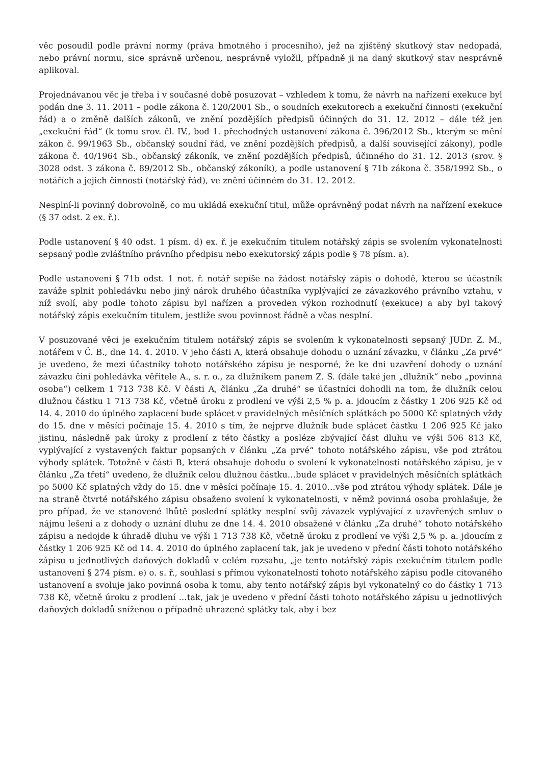věc posoudil podle právní normy (práva hmotného i procesního), jež na zjištěný skutkový stav nedopadá, nebo právní normu, sice správně určenou, nesprávně vyložil, případně ji na daný skutkový stav nesprávně aplikoval.
Projednávanou věc je třeba i v současné době posuzovat – vzhledem k tomu, že návrh na nařízení exekuce byl podán dne 3. 11. 2011 – podle zákona č. 120/2001 Sb., o soudních exekutorech a exekuční činnosti (exekuční řád) a o změně dalších zákonů, ve znění pozdějších předpisů účinných do 31. 12. 2012 – dále též jen „exekuční řád“ (k tomu srov. čl. IV., bod 1. přechodných ustanovení zákona č. 396/2012 Sb., kterým se mění zákon č. 99/1963 Sb., občanský soudní řád, ve znění pozdějších předpisů, a další související zákony), podle zákona č. 40/1964 Sb., občanský zákoník, ve znění pozdějších předpisů, účinného do 31. 12. 2013 (srov. § 3028 odst. 3 zákona č. 89/2012 Sb., občanský zákoník), a podle ustanovení § 71b zákona č. 358/1992 Sb., o notářích a jejich činnosti (notářský řád), ve znění účinném do 31. 12. 2012.
Nesplní-li povinný dobrovolně, co mu ukládá exekuční titul, může oprávněný podat návrh na nařízení exekuce (§ 37 odst. 2 ex. ř.).
Podle ustanovení § 40 odst. 1 písm. d) ex. ř. je exekučním titulem notářský zápis se svolením vykonatelnosti sepsaný podle zvláštního právního předpisu nebo exekutorský zápis podle § 78 písm. a).
Podle ustanovení § 71b odst. 1 not. ř. notář sepíše na žádost notářský zápis o dohodě, kterou se účastník zaváže splnit pohledávku nebo jiný nárok druhého účastníka vyplývající ze závazkového právního vztahu, v níž svolí, aby podle tohoto zápisu byl nařízen a proveden výkon rozhodnutí (exekuce) a aby byl takový notářský zápis exekučním titulem, jestliže svou povinnost řádně a včas nesplní.
V posuzované věci je exekučním titulem notářský zápis se svolením k vykonatelnosti sepsaný JUDr. Z. M., notářem v Č. B., dne 14. 4. 2010. V jeho části A, která obsahuje dohodu o uznání závazku, v článku „Za prvé“ je uvedeno, že mezi účastníky tohoto notářského zápisu je nesporné, že ke dni uzavření dohody o uznání závazku činí pohledávka věřitele A., s. r. o., za dlužníkem panem Z. S. (dále také jen „dlužník“ nebo „povinná osoba“) celkem 1 713 738 Kč. V části A, článku „Za druhé“ se účastníci dohodli na tom, že dlužník celou dlužnou částku 1 713 738 Kč, včetně úroku z prodlení ve výši 2,5 % p. a. jdoucím z částky 1 206 925 Kč od 14. 4. 2010 do úplného zaplacení bude splácet v pravidelných měsíčních splátkách po 5000 Kč splatných vždy do 15. dne v měsíci počínaje 15. 4. 2010 s tím, že nejprve dlužník bude splácet částku 1 206 925 Kč jako jistinu, následně pak úroky z prodlení z této částky a posléze zbývající část dluhu ve výši 506 813 Kč, vyplývající z vystavených faktur popsaných v článku „Za prvé“ tohoto notářského zápisu, vše pod ztrátou výhody splátek. Totožně v části B, která obsahuje dohodu o svolení k vykonatelnosti notářského zápisu, je v článku „Za třetí“ uvedeno, že dlužník celou dlužnou částku…bude splácet v pravidelných měsíčních splátkách po 5000 Kč splatných vždy do 15. dne v měsíci počínaje 15. 4. 2010…vše pod ztrátou výhody splátek. Dále je na straně čtvrté notářského zápisu obsaženo svolení k vykonatelnosti, v němž povinná osoba prohlašuje, že pro případ, že ve stanovené lhůtě poslední splátky nesplní svůj závazek vyplývající z uzavřených smluv o nájmu lešení a z dohody o uznání dluhu ze dne 14. 4. 2010 obsažené v článku „Za druhé“ tohoto notářského zápisu a nedojde k úhradě dluhu ve výši 1 713 738 Kč, včetně úroku z prodlení ve výši 2,5 % p. a. jdoucím z částky 1 206 925 Kč od 14. 4. 2010 do úplného zaplacení tak, jak je uvedeno v přední části tohoto notářského zápisu u jednotlivých daňových dokladů v celém rozsahu, „je tento notářský zápis exekučním titulem podle ustanovení § 274 písm. e) o. s. ř., souhlasí s přímou vykonatelností tohoto notářského zápisu podle citovaného ustanovení a svoluje jako povinná osoba k tomu, aby tento notářský zápis byl vykonatelný co do částky 1 713 738 Kč, včetně úroku z prodlení …tak, jak je uvedeno v přední části tohoto notářského zápisu u jednotlivých daňových dokladů sníženou o případně uhrazené splátky tak, aby i bez